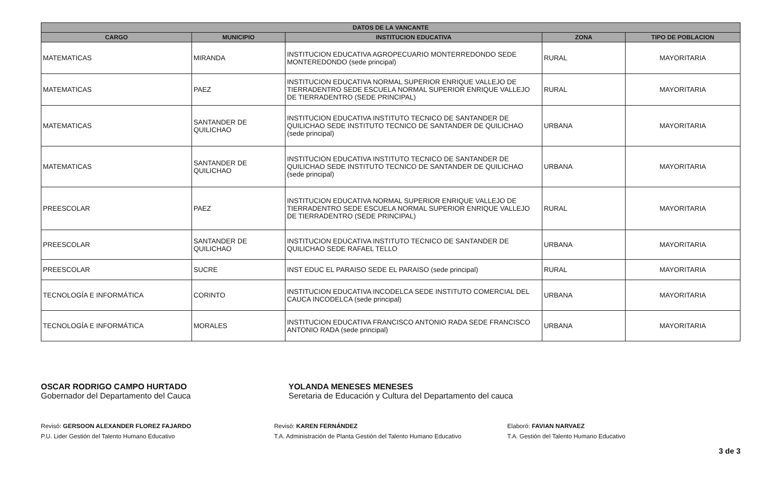| DATOS DE LA VANCANTE | | | | |
| --- | --- | --- | --- | --- |
| CARGO | MUNICIPIO | INSTITUCION EDUCATIVA | ZONA | TIPO DE POBLACION |
| MATEMATICAS | MIRANDA | INSTITUCION EDUCATIVA AGROPECUARIO MONTERREDONDO SEDE MONTEREDONDO (sede principal) | RURAL | MAYORITARIA |
| MATEMATICAS | PAEZ | INSTITUCION EDUCATIVA NORMAL SUPERIOR ENRIQUE VALLEJO DE TIERRADENTRO SEDE ESCUELA NORMAL SUPERIOR ENRIQUE VALLEJO DE TIERRADENTRO (SEDE PRINCIPAL) | RURAL | MAYORITARIA |
| MATEMATICAS | SANTANDER DE QUILICHAO | INSTITUCION EDUCATIVA INSTITUTO TECNICO DE SANTANDER DE QUILICHAO SEDE INSTITUTO TECNICO DE SANTANDER DE QUILICHAO (sede principal) | URBANA | MAYORITARIA |
| MATEMATICAS | SANTANDER DE QUILICHAO | INSTITUCION EDUCATIVA INSTITUTO TECNICO DE SANTANDER DE QUILICHAO SEDE INSTITUTO TECNICO DE SANTANDER DE QUILICHAO (sede principal) | URBANA | MAYORITARIA |
| PREESCOLAR | PAEZ | INSTITUCION EDUCATIVA NORMAL SUPERIOR ENRIQUE VALLEJO DE TIERRADENTRO SEDE ESCUELA NORMAL SUPERIOR ENRIQUE VALLEJO DE TIERRADENTRO (SEDE PRINCIPAL) | RURAL | MAYORITARIA |
| PREESCOLAR | SANTANDER DE QUILICHAO | INSTITUCION EDUCATIVA INSTITUTO TECNICO DE SANTANDER DE QUILICHAO SEDE RAFAEL TELLO | URBANA | MAYORITARIA |
| PREESCOLAR | SUCRE | INST EDUC EL PARAISO SEDE EL PARAISO (sede principal) | RURAL | MAYORITARIA |
| TECNOLOGÍA E INFORMÁTICA | CORINTO | INSTITUCION EDUCATIVA INCODELCA SEDE INSTITUTO COMERCIAL DEL CAUCA INCODELCA (sede principal) | URBANA | MAYORITARIA |
| TECNOLOGÍA E INFORMÁTICA | MORALES | INSTITUCION EDUCATIVA FRANCISCO ANTONIO RADA SEDE FRANCISCO ANTONIO RADA (sede principal) | URBANA | MAYORITARIA |
OSCAR RODRIGO CAMPO HURTADO
Gobernador del Departamento del Cauca
YOLANDA MENESES MENESES
Seretaria de Educación y Cultura del Departamento del cauca
Revisó: GERSOON ALEXANDER FLOREZ FAJARDO
P.U. Lider Gestión del Talento Humano Educativo
Revisó: KAREN FERNÁNDEZ
T.A. Administración de Planta Gestión del Talento Humano Educativo
Elaboró: FAVIAN NARVAEZ
T.A. Gestión del Talento Humano Educativo
3 de 3